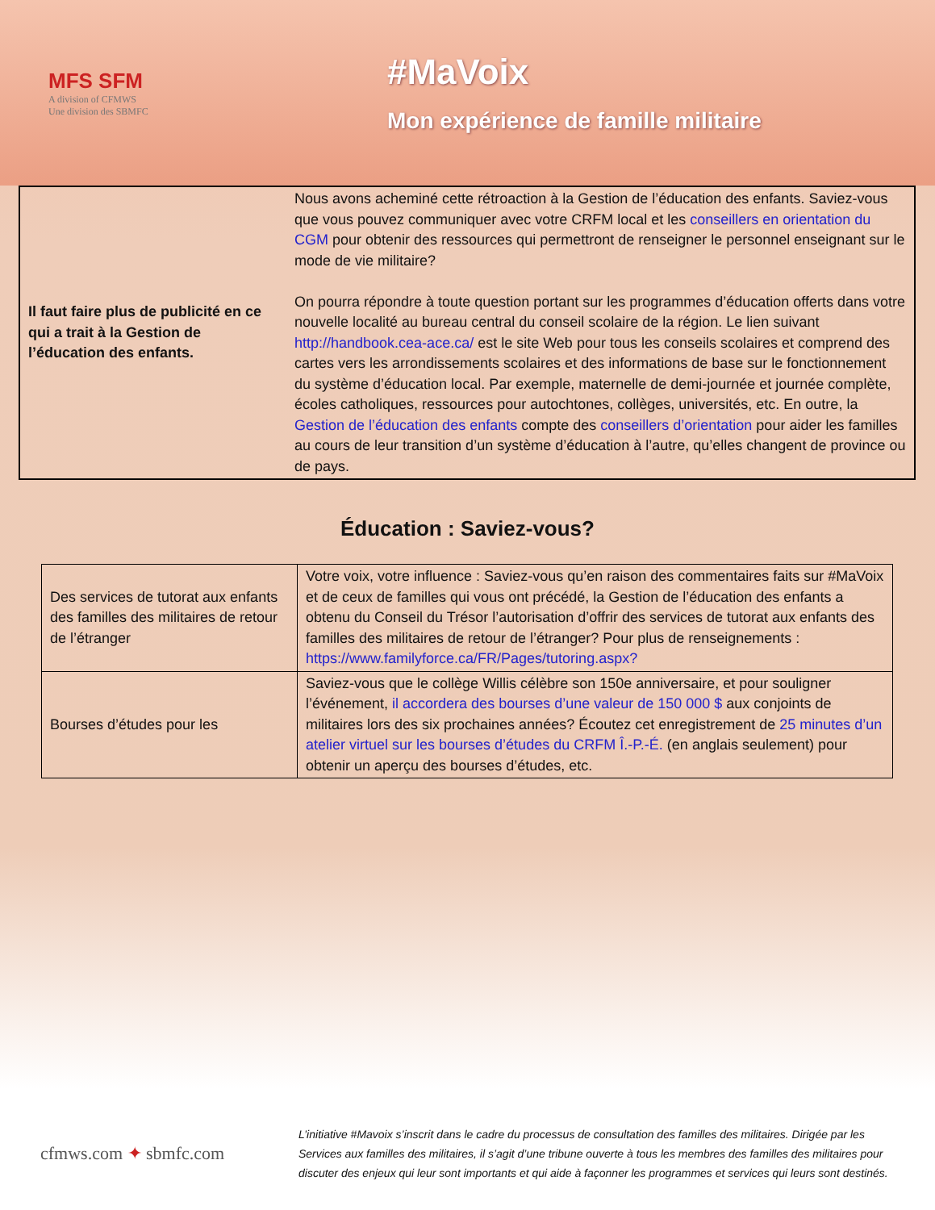MFS SFM
A division of CFMWS
Une division des SBMFC
#MaVoix
Mon expérience de famille militaire
| Il faut faire plus de publicité en ce qui a trait à la Gestion de l’éducation des enfants. | Nous avons acheminé cette rétroaction à la Gestion de l’éducation des enfants. Saviez-vous que vous pouvez communiquer avec votre CRFM local et les conseillers en orientation du CGM pour obtenir des ressources qui permettront de renseigner le personnel enseignant sur le mode de vie militaire? On pourra répondre à toute question portant sur les programmes d’éducation offerts dans votre nouvelle localité au bureau central du conseil scolaire de la région. Le lien suivant http://handbook.cea-ace.ca/ est le site Web pour tous les conseils scolaires et comprend des cartes vers les arrondissements scolaires et des informations de base sur le fonctionnement du système d’éducation local. Par exemple, maternelle de demi-journée et journée complète, écoles catholiques, ressources pour autochtones, collèges, universités, etc. En outre, la Gestion de l’éducation des enfants compte des conseillers d’orientation pour aider les familles au cours de leur transition d’un système d’éducation à l’autre, qu’elles changent de province ou de pays. |
Éducation : Saviez-vous?
| Des services de tutorat aux enfants des familles des militaires de retour de l’étranger | Votre voix, votre influence : Saviez-vous qu’en raison des commentaires faits sur #MaVoix et de ceux de familles qui vous ont précédé, la Gestion de l’éducation des enfants a obtenu du Conseil du Trésor l’autorisation d’offrir des services de tutorat aux enfants des familles des militaires de retour de l’étranger? Pour plus de renseignements : https://www.familyforce.ca/FR/Pages/tutoring.aspx? |
| Bourses d’études pour les | Saviez-vous que le collège Willis célèbre son 150e anniversaire, et pour souligner l’événement, il accordera des bourses d’une valeur de 150 000 $ aux conjoints de militaires lors des six prochaines années? Écoutez cet enregistrement de 25 minutes d’un atelier virtuel sur les bourses d’études du CRFM Î.-P.-É. (en anglais seulement) pour obtenir un aperçu des bourses d’études, etc. |
cfmws.com ✦ sbmfc.com
L’initiative #Mavoix s’inscrit dans le cadre du processus de consultation des familles des militaires. Dirigée par les Services aux familles des militaires, il s’agit d’une tribune ouverte à tous les membres des familles des militaires pour discuter des enjeux qui leur sont importants et qui aide à façonner les programmes et services qui leurs sont destinés.